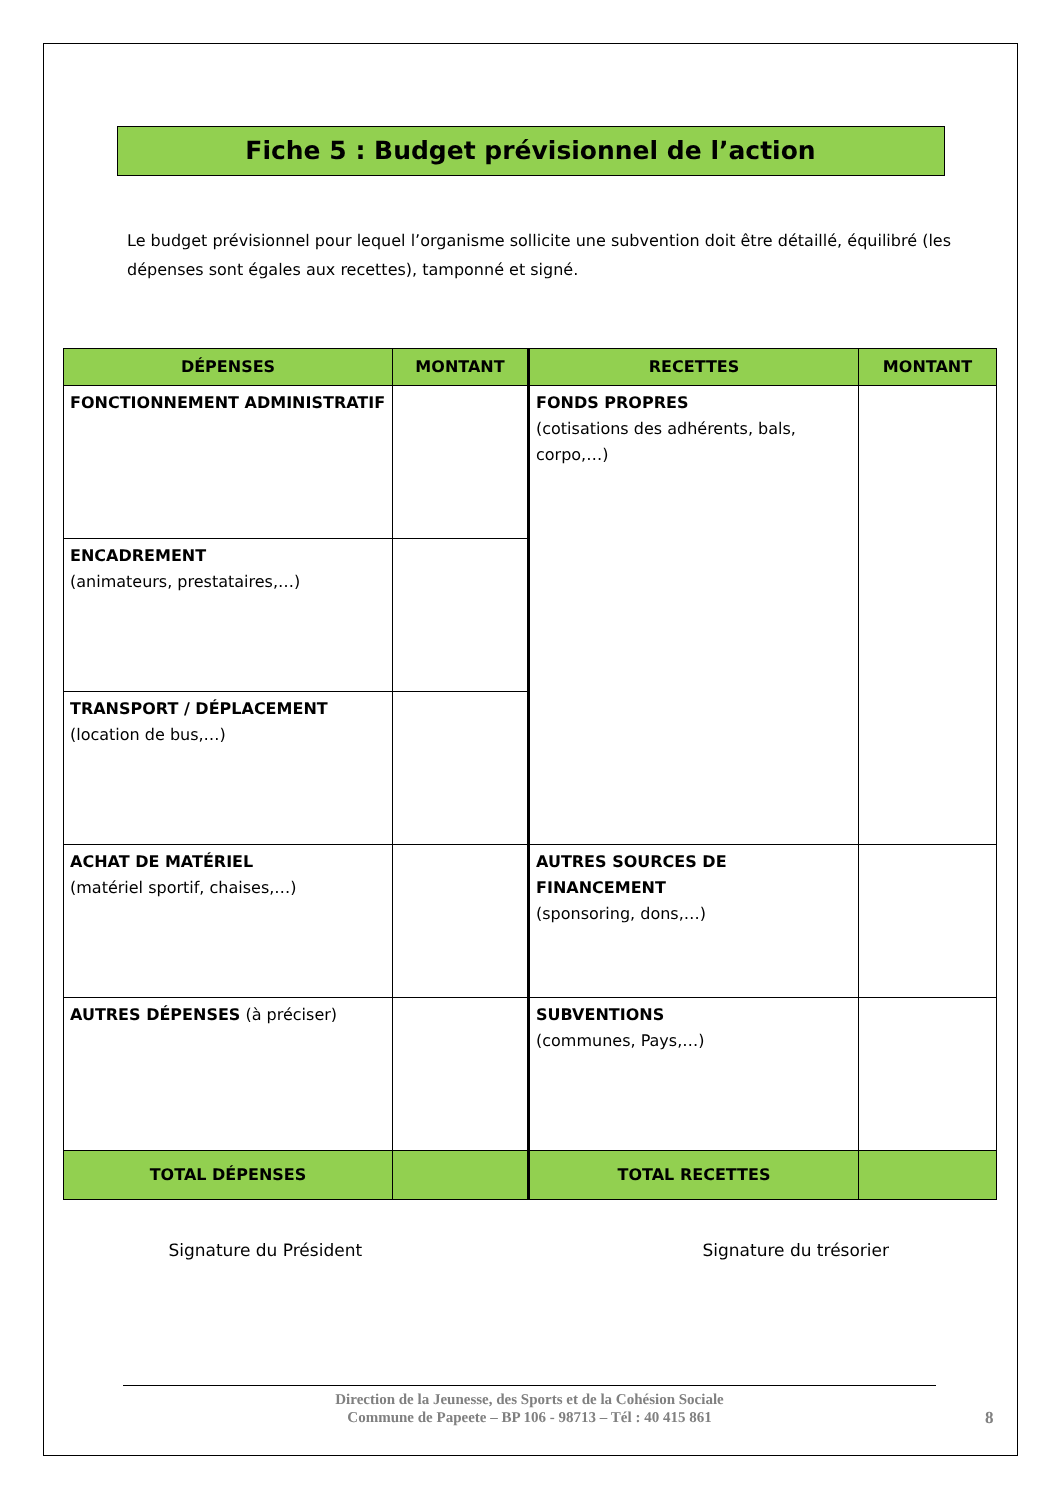Fiche 5 : Budget prévisionnel de l’action
Le budget prévisionnel pour lequel l’organisme sollicite une subvention doit être détaillé, équilibré (les dépenses sont égales aux recettes), tamponné et signé.
| DÉPENSES | MONTANT | RECETTES | MONTANT |
| --- | --- | --- | --- |
| FONCTIONNEMENT ADMINISTRATIF | | FONDS PROPRES (cotisations des adhérents, bals, corpo,…) | |
| ENCADREMENT (animateurs, prestataires,…) | | | |
| TRANSPORT / DÉPLACEMENT (location de bus,…) | | | |
| ACHAT DE MATÉRIEL (matériel sportif, chaises,…) | | AUTRES SOURCES DE FINANCEMENT (sponsoring, dons,…) | |
| AUTRES DÉPENSES (à préciser) | | SUBVENTIONS (communes, Pays,…) | |
| TOTAL DÉPENSES | | TOTAL RECETTES | |
Signature du Président Signature du trésorier
Direction de la Jeunesse, des Sports et de la Cohésion Sociale
Commune de Papeete – BP 106 - 98713 – Tél : 40 415 861
8